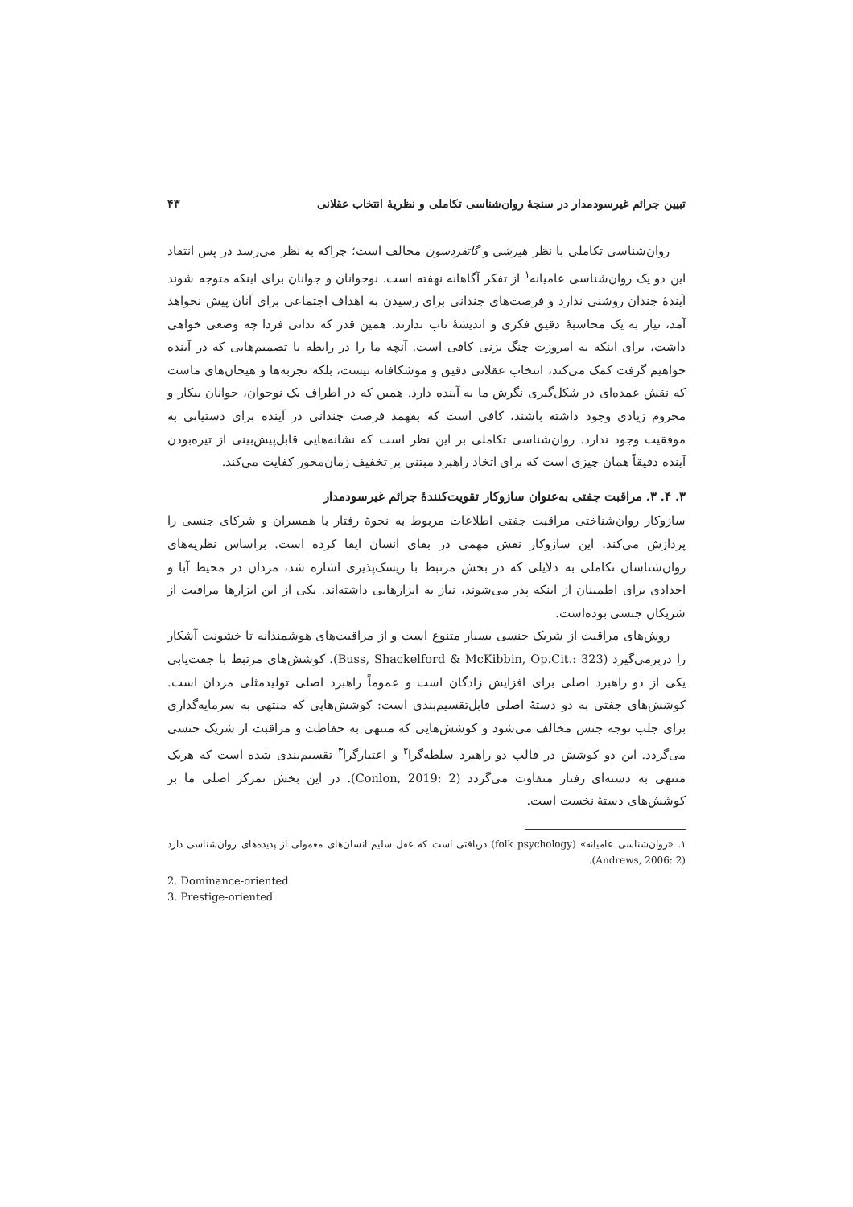تبیین جرائم غیرسودمدار در سنجهٔ روان‌شناسی تکاملی و نظریهٔ انتخاب عقلانی ۴۳
روان‌شناسی تکاملی با نظر هیرشی و گاتفردسون مخالف است؛ چراکه به نظر می‌رسد در پس انتقاد این دو یک روان‌شناسی عامیانه<sup>۱</sup> از تفکر آگاهانه نهفته است. نوجوانان و جوانان برای اینکه متوجه شوند آیندهٔ چندان روشنی ندارد و فرصت‌های چندانی برای رسیدن به اهداف اجتماعی برای آنان پیش نخواهد آمد، نیاز به یک محاسبهٔ دقیق فکری و اندیشهٔ ناب ندارند. همین قدر که ندانی فردا چه وضعی خواهی داشت، برای اینکه به امروزت چنگ بزنی کافی است. آنچه ما را در رابطه با تصمیم‌هایی که در آینده خواهیم گرفت کمک می‌کند، انتخاب عقلانی دقیق و موشکافانه نیست، بلکه تجربه‌ها و هیجان‌های ماست که نقش عمده‌ای در شکل‌گیری نگرش ما به آینده دارد. همین که در اطراف یک نوجوان، جوانان بیکار و محروم زیادی وجود داشته باشند، کافی است که بفهمد فرصت چندانی در آینده برای دستیابی به موفقیت وجود ندارد. روان‌شناسی تکاملی بر این نظر است که نشانه‌هایی قابل‌پیش‌بینی از تیره‌بودن آینده دقیقاً همان چیزی است که برای اتخاذ راهبرد مبتنی بر تخفیف زمان‌محور کفایت می‌کند.
۳. ۴. ۳. مراقبت جفتی به‌عنوان سازوکار تقویت‌کنندهٔ جرائم غیرسودمدار
سازوکار روان‌شناختی مراقبت جفتی اطلاعات مربوط به نحوهٔ رفتار با همسران و شرکای جنسی را پردازش می‌کند. این سازوکار نقش مهمی در بقای انسان ایفا کرده است. براساس نظریه‌های روان‌شناسان تکاملی به دلایلی که در بخش مرتبط با ریسک‌پذیری اشاره شد، مردان در محیط آبا و اجدادی برای اطمینان از اینکه پدر می‌شوند، نیاز به ابزارهایی داشته‌اند. یکی از این ابزارها مراقبت از شریکان جنسی بوده‌است.
روش‌های مراقبت از شریک جنسی بسیار متنوع است و از مراقبت‌های هوشمندانه تا خشونت آشکار را دربرمی‌گیرد (Buss, Shackelford & McKibbin, Op.Cit.: 323). کوشش‌های مرتبط با جفت‌یابی یکی از دو راهبرد اصلی برای افزایش زادگان است و عموماً راهبرد اصلی تولیدمثلی مردان است. کوشش‌های جفتی به دو دستهٔ اصلی قابل‌تقسیم‌بندی است: کوشش‌هایی که منتهی به سرمایه‌گذاری برای جلب توجه جنس مخالف می‌شود و کوشش‌هایی که منتهی به حفاظت و مراقبت از شریک جنسی می‌گردد. این دو کوشش در قالب دو راهبرد سلطه‌گرا<sup>۲</sup> و اعتبارگرا<sup>۳</sup> تقسیم‌بندی شده است که هریک منتهی به دسته‌ای رفتار متفاوت می‌گردد (Conlon, 2019: 2). در این بخش تمرکز اصلی ما بر کوشش‌های دستهٔ نخست است.
۱. «روان‌شناسی عامیانه» (folk psychology) دریافتی است که عقل سلیم انسان‌های معمولی از پدیده‌های روان‌شناسی دارد (Andrews, 2006: 2).
2. Dominance-oriented
3. Prestige-oriented